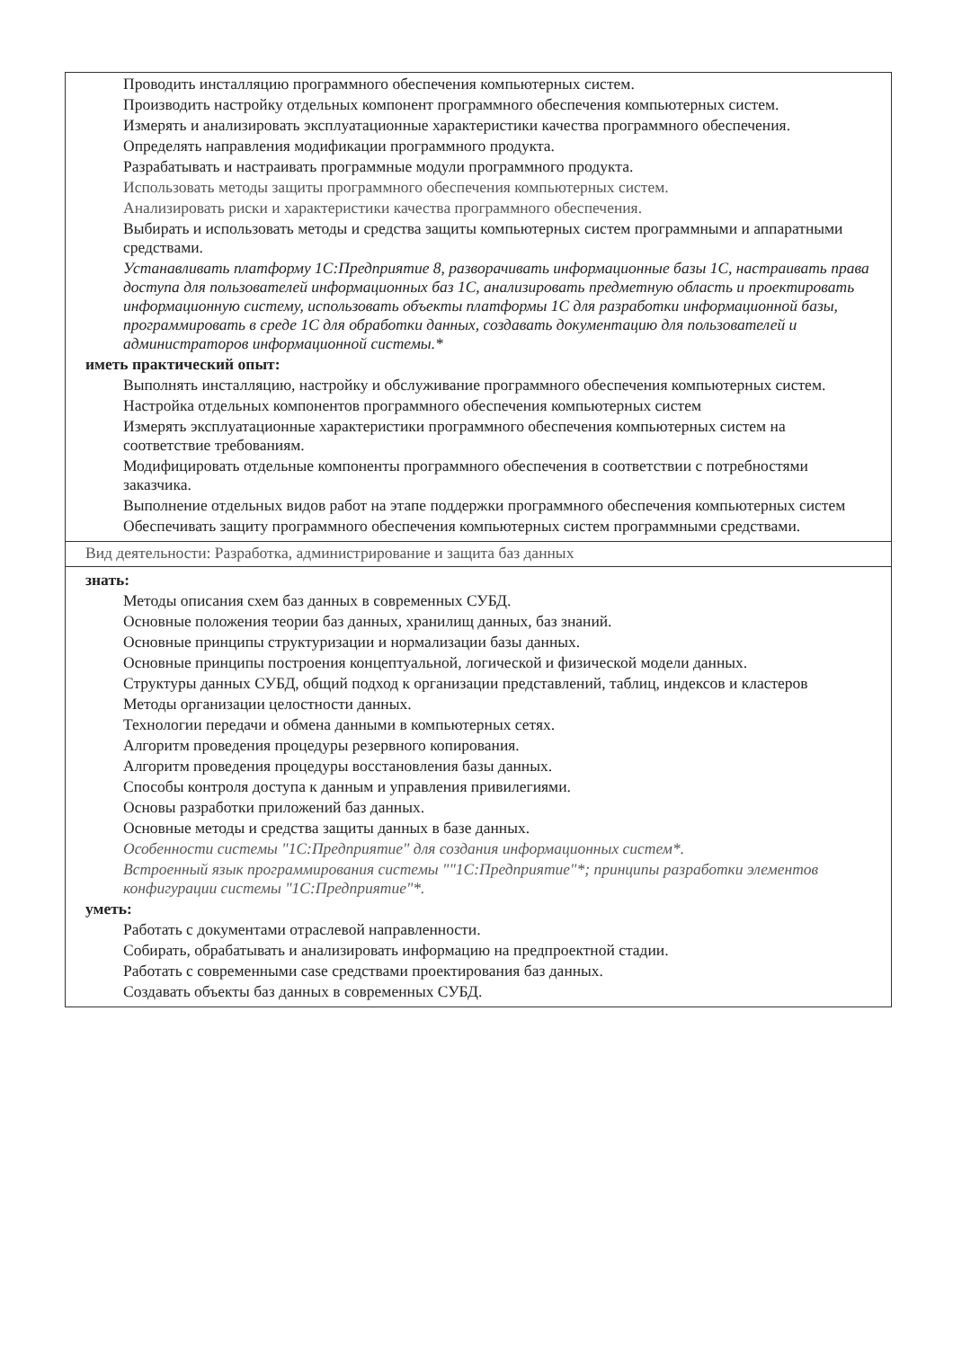| Проводить инсталляцию программного обеспечения компьютерных систем. Производить настройку отдельных компонент программного обеспечения компьютерных систем. Измерять и анализировать эксплуатационные характеристики качества программного обеспечения. Определять направления модификации программного продукта. Разрабатывать и настраивать программные модули программного продукта. Использовать методы защиты программного обеспечения компьютерных систем. Анализировать риски и характеристики качества программного обеспечения. Выбирать и использовать методы и средства защиты компьютерных систем программными и аппаратными средствами. Устанавливать платформу 1С:Предприятие 8, разворачивать информационные базы 1С, настраивать права доступа для пользователей информационных баз 1С, анализировать предметную область и проектировать информационную систему, использовать объекты платформы 1С для разработки информационной базы, программировать в среде 1С для обработки данных, создавать документацию для пользователей и администраторов информационной системы.* иметь практический опыт: Выполнять инсталляцию, настройку и обслуживание программного обеспечения компьютерных систем. Настройка отдельных компонентов программного обеспечения компьютерных систем Измерять эксплуатационные характеристики программного обеспечения компьютерных систем на соответствие требованиям. Модифицировать отдельные компоненты программного обеспечения в соответствии с потребностями заказчика. Выполнение отдельных видов работ на этапе поддержки программного обеспечения компьютерных систем Обеспечивать защиту программного обеспечения компьютерных систем программными средствами. |
| Вид деятельности: Разработка, администрирование и защита баз данных |
| знать: Методы описания схем баз данных в современных СУБД. Основные положения теории баз данных, хранилищ данных, баз знаний. Основные принципы структуризации и нормализации базы данных. Основные принципы построения концептуальной, логической и физической модели данных. Структуры данных СУБД, общий подход к организации представлений, таблиц, индексов и кластеров Методы организации целостности данных. Технологии передачи и обмена данными в компьютерных сетях. Алгоритм проведения процедуры резервного копирования. Алгоритм проведения процедуры восстановления базы данных. Способы контроля доступа к данным и управления привилегиями. Основы разработки приложений баз данных. Основные методы и средства защиты данных в базе данных. Особенности системы "1С:Предприятие" для создания информационных систем*. Встроенный язык программирования системы ""1С:Предприятие"*; принципы разработки элементов конфигурации системы "1С:Предприятие"*. уметь: Работать с документами отраслевой направленности. Собирать, обрабатывать и анализировать информацию на предпроектной стадии. Работать с современными case средствами проектирования баз данных. Создавать объекты баз данных в современных СУБД. |